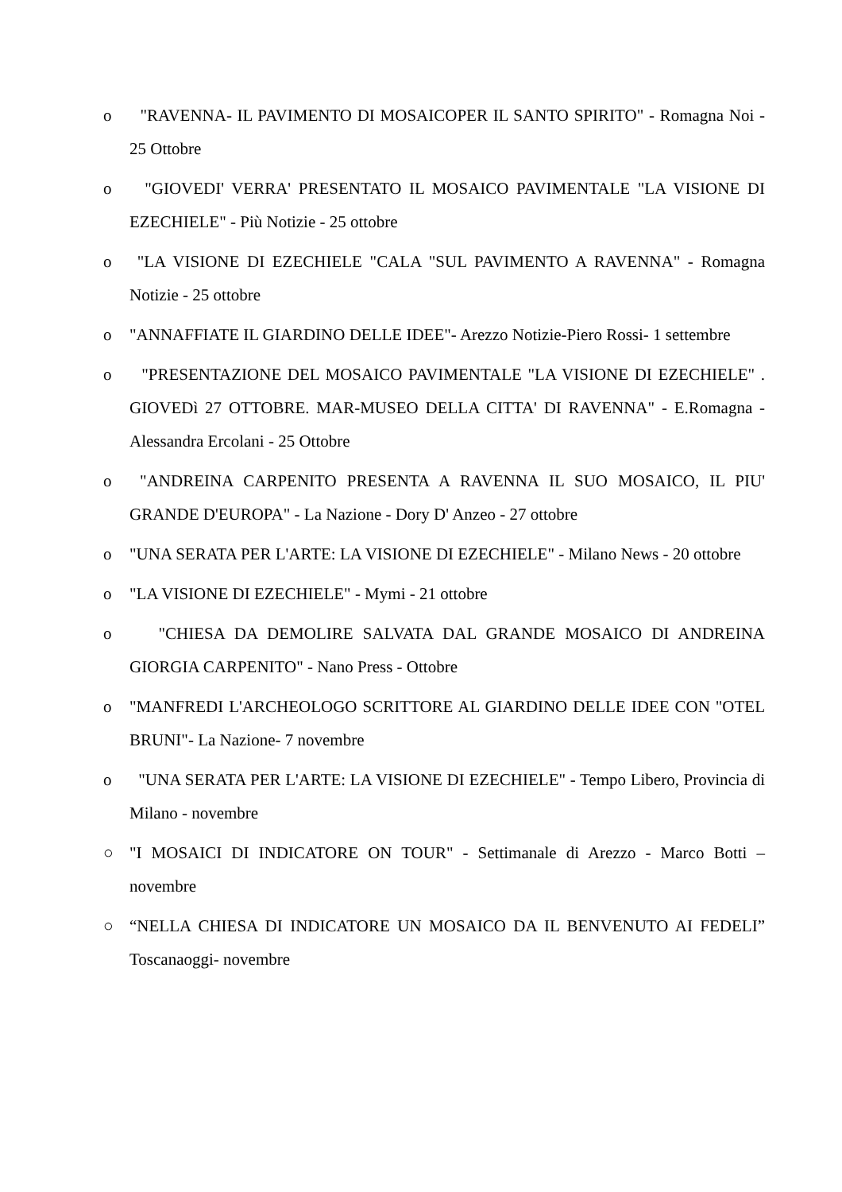o "RAVENNA- IL PAVIMENTO DI MOSAICOPER IL SANTO SPIRITO" - Romagna Noi - 25 Ottobre
o "GIOVEDI' VERRA' PRESENTATO IL MOSAICO PAVIMENTALE "LA VISIONE DI EZECHIELE" - Più Notizie - 25 ottobre
o "LA VISIONE DI EZECHIELE "CALA "SUL PAVIMENTO A RAVENNA" - Romagna Notizie - 25 ottobre
o "ANNAFFIATE IL GIARDINO DELLE IDEE"- Arezzo Notizie-Piero Rossi- 1 settembre
o "PRESENTAZIONE DEL MOSAICO PAVIMENTALE "LA VISIONE DI EZECHIELE" . GIOVEDì 27 OTTOBRE. MAR-MUSEO DELLA CITTA' DI RAVENNA" - E.Romagna - Alessandra Ercolani - 25 Ottobre
o "ANDREINA CARPENITO PRESENTA A RAVENNA IL SUO MOSAICO, IL PIU' GRANDE D'EUROPA" - La Nazione - Dory D' Anzeo - 27 ottobre
o "UNA SERATA PER L'ARTE: LA VISIONE DI EZECHIELE" - Milano News - 20 ottobre
o "LA VISIONE DI EZECHIELE" - Mymi - 21 ottobre
o "CHIESA DA DEMOLIRE SALVATA DAL GRANDE MOSAICO DI ANDREINA GIORGIA CARPENITO" - Nano Press - Ottobre
o "MANFREDI L'ARCHEOLOGO SCRITTORE AL GIARDINO DELLE IDEE CON "OTEL BRUNI"- La Nazione- 7 novembre
o "UNA SERATA PER L'ARTE: LA VISIONE DI EZECHIELE" - Tempo Libero, Provincia di Milano - novembre
○ "I MOSAICI DI INDICATORE ON TOUR" - Settimanale di Arezzo - Marco Botti – novembre
○ “NELLA CHIESA DI INDICATORE UN MOSAICO DA IL BENVENUTO AI FEDELI” Toscanaoggi- novembre